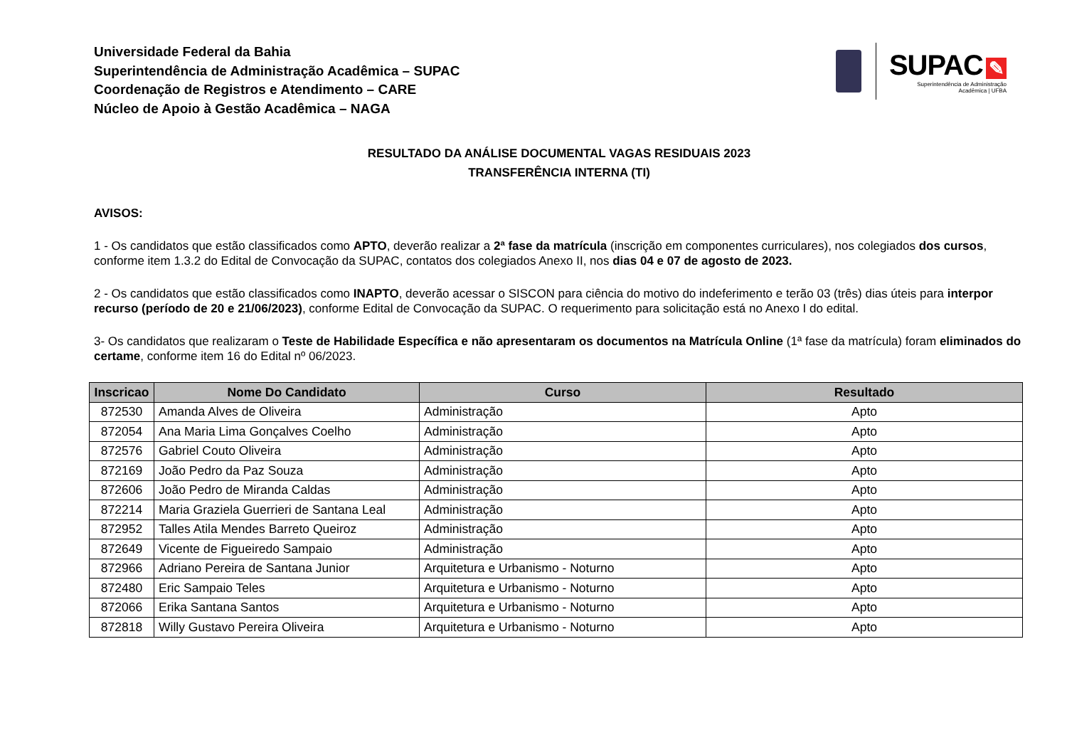SUPAC ✎
Superintendência de Administração
Acadêmica | UFBA
Universidade Federal da Bahia
Superintendência de Administração Acadêmica – SUPAC
Coordenação de Registros e Atendimento – CARE
Núcleo de Apoio à Gestão Acadêmica – NAGA
RESULTADO DA ANÁLISE DOCUMENTAL VAGAS RESIDUAIS 2023
TRANSFERÊNCIA INTERNA (TI)
AVISOS:
1 - Os candidatos que estão classificados como APTO, deverão realizar a 2ª fase da matrícula (inscrição em componentes curriculares), nos colegiados dos cursos, conforme item 1.3.2 do Edital de Convocação da SUPAC, contatos dos colegiados Anexo II, nos dias 04 e 07 de agosto de 2023.
2 - Os candidatos que estão classificados como INAPTO, deverão acessar o SISCON para ciência do motivo do indeferimento e terão 03 (três) dias úteis para interpor recurso (período de 20 e 21/06/2023), conforme Edital de Convocação da SUPAC. O requerimento para solicitação está no Anexo I do edital.
3- Os candidatos que realizaram o Teste de Habilidade Específica e não apresentaram os documentos na Matrícula Online (1ª fase da matrícula) foram eliminados do certame, conforme item 16 do Edital nº 06/2023.
| Inscricao | Nome Do Candidato | Curso | Resultado |
| --- | --- | --- | --- |
| 872530 | Amanda Alves de Oliveira | Administração | Apto |
| 872054 | Ana Maria Lima Gonçalves Coelho | Administração | Apto |
| 872576 | Gabriel Couto Oliveira | Administração | Apto |
| 872169 | João Pedro da Paz Souza | Administração | Apto |
| 872606 | João Pedro de Miranda Caldas | Administração | Apto |
| 872214 | Maria Graziela Guerrieri de Santana Leal | Administração | Apto |
| 872952 | Talles Atila Mendes Barreto Queiroz | Administração | Apto |
| 872649 | Vicente de Figueiredo Sampaio | Administração | Apto |
| 872966 | Adriano Pereira de Santana Junior | Arquitetura e Urbanismo - Noturno | Apto |
| 872480 | Eric Sampaio Teles | Arquitetura e Urbanismo - Noturno | Apto |
| 872066 | Erika Santana Santos | Arquitetura e Urbanismo - Noturno | Apto |
| 872818 | Willy Gustavo Pereira Oliveira | Arquitetura e Urbanismo - Noturno | Apto |